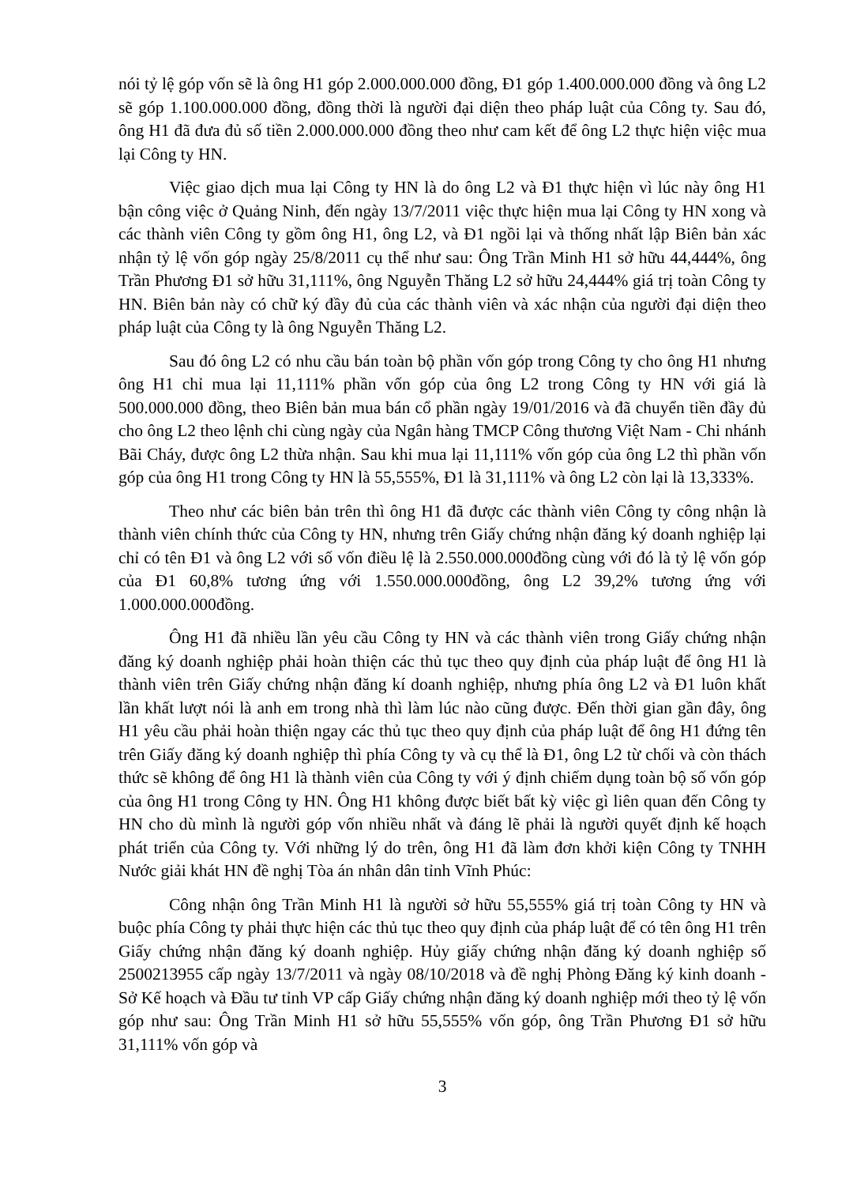nói tỷ lệ góp vốn sẽ là ông H1 góp 2.000.000.000 đồng, Đ1 góp 1.400.000.000 đồng và ông L2 sẽ góp 1.100.000.000 đồng, đồng thời là người đại diện theo pháp luật của Công ty. Sau đó, ông H1 đã đưa đủ số tiền 2.000.000.000 đồng theo như cam kết để ông L2 thực hiện việc mua lại Công ty HN.
Việc giao dịch mua lại Công ty HN là do ông L2 và Đ1 thực hiện vì lúc này ông H1 bận công việc ở Quảng Ninh, đến ngày 13/7/2011 việc thực hiện mua lại Công ty HN xong và các thành viên Công ty gồm ông H1, ông L2, và Đ1 ngồi lại và thống nhất lập Biên bản xác nhận tỷ lệ vốn góp ngày 25/8/2011 cụ thể như sau: Ông Trần Minh H1 sở hữu 44,444%, ông Trần Phương Đ1 sở hữu 31,111%, ông Nguyễn Thăng L2 sở hữu 24,444% giá trị toàn Công ty HN. Biên bản này có chữ ký đầy đủ của các thành viên và xác nhận của người đại diện theo pháp luật của Công ty là ông Nguyễn Thăng L2.
Sau đó ông L2 có nhu cầu bán toàn bộ phần vốn góp trong Công ty cho ông H1 nhưng ông H1 chỉ mua lại 11,111% phần vốn góp của ông L2 trong Công ty HN với giá là 500.000.000 đồng, theo Biên bản mua bán cổ phần ngày 19/01/2016 và đã chuyển tiền đầy đủ cho ông L2 theo lệnh chi cùng ngày của Ngân hàng TMCP Công thương Việt Nam - Chi nhánh Bãi Cháy, được ông L2 thừa nhận. Sau khi mua lại 11,111% vốn góp của ông L2 thì phần vốn góp của ông H1 trong Công ty HN là 55,555%, Đ1 là 31,111% và ông L2 còn lại là 13,333%.
Theo như các biên bản trên thì ông H1 đã được các thành viên Công ty công nhận là thành viên chính thức của Công ty HN, nhưng trên Giấy chứng nhận đăng ký doanh nghiệp lại chỉ có tên Đ1 và ông L2 với số vốn điều lệ là 2.550.000.000đồng cùng với đó là tỷ lệ vốn góp của Đ1 60,8% tương ứng với 1.550.000.000đồng, ông L2 39,2% tương ứng với 1.000.000.000đồng.
Ông H1 đã nhiều lần yêu cầu Công ty HN và các thành viên trong Giấy chứng nhận đăng ký doanh nghiệp phải hoàn thiện các thủ tục theo quy định của pháp luật để ông H1 là thành viên trên Giấy chứng nhận đăng kí doanh nghiệp, nhưng phía ông L2 và Đ1 luôn khất lần khất lượt nói là anh em trong nhà thì làm lúc nào cũng được. Đến thời gian gần đây, ông H1 yêu cầu phải hoàn thiện ngay các thủ tục theo quy định của pháp luật để ông H1 đứng tên trên Giấy đăng ký doanh nghiệp thì phía Công ty và cụ thể là Đ1, ông L2 từ chối và còn thách thức sẽ không để ông H1 là thành viên của Công ty với ý định chiếm dụng toàn bộ số vốn góp của ông H1 trong Công ty HN. Ông H1 không được biết bất kỳ việc gì liên quan đến Công ty HN cho dù mình là người góp vốn nhiều nhất và đáng lẽ phải là người quyết định kế hoạch phát triển của Công ty. Với những lý do trên, ông H1 đã làm đơn khởi kiện Công ty TNHH Nước giải khát HN đề nghị Tòa án nhân dân tỉnh Vĩnh Phúc:
Công nhận ông Trần Minh H1 là người sở hữu 55,555% giá trị toàn Công ty HN và buộc phía Công ty phải thực hiện các thủ tục theo quy định của pháp luật để có tên ông H1 trên Giấy chứng nhận đăng ký doanh nghiệp. Hủy giấy chứng nhận đăng ký doanh nghiệp số 2500213955 cấp ngày 13/7/2011 và ngày 08/10/2018 và đề nghị Phòng Đăng ký kinh doanh - Sở Kế hoạch và Đầu tư tỉnh VP cấp Giấy chứng nhận đăng ký doanh nghiệp mới theo tỷ lệ vốn góp như sau: Ông Trần Minh H1 sở hữu 55,555% vốn góp, ông Trần Phương Đ1 sở hữu 31,111% vốn góp và
3